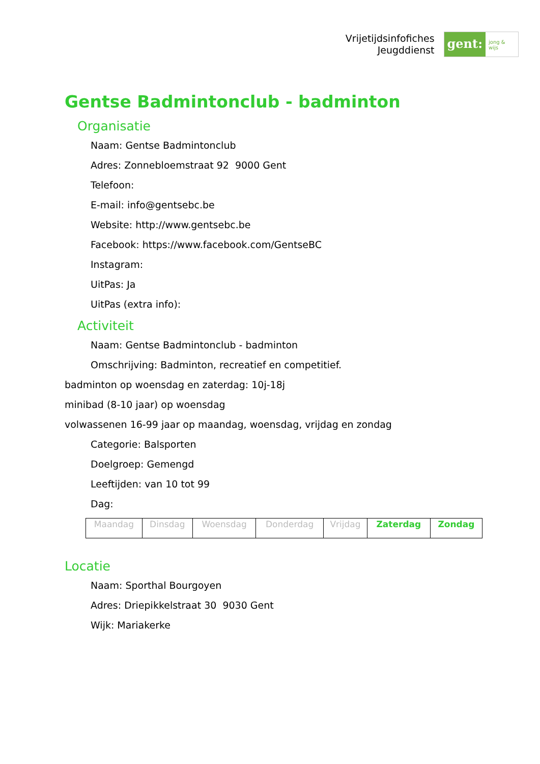Vrijetijdsinfofiches
Jeugddienst
gent:
jong & wijs
Gentse Badmintonclub - badminton
Organisatie
Naam: Gentse Badmintonclub
Adres: Zonnebloemstraat 92 9000 Gent
Telefoon:
E-mail: info@gentsebc.be
Website: http://www.gentsebc.be
Facebook: https://www.facebook.com/GentseBC
Instagram:
UitPas: Ja
UitPas (extra info):
Activiteit
Naam: Gentse Badmintonclub - badminton
Omschrijving: Badminton, recreatief en competitief.
badminton op woensdag en zaterdag: 10j-18j
minibad (8-10 jaar) op woensdag
volwassenen 16-99 jaar op maandag, woensdag, vrijdag en zondag
Categorie: Balsporten
Doelgroep: Gemengd
Leeftijden: van 10 tot 99
Dag:
| Maandag | Dinsdag | Woensdag | Donderdag | Vrijdag | Zaterdag | Zondag |
Locatie
Naam: Sporthal Bourgoyen
Adres: Driepikkelstraat 30 9030 Gent
Wijk: Mariakerke